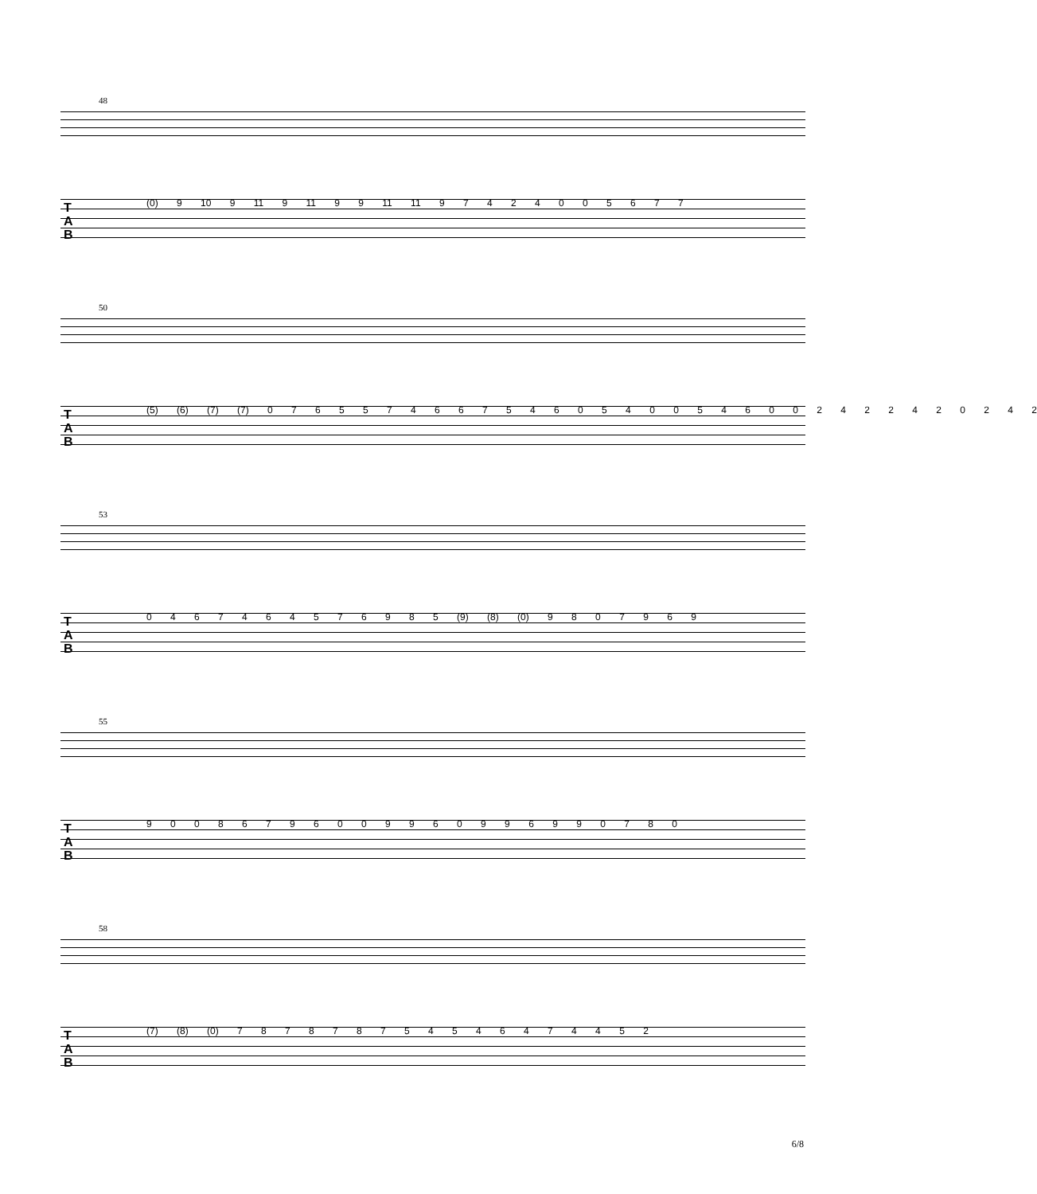48
T
A
B
(0) 9 10 9 11 9 11 9 9 11 11 9 7 4 2 4 0 0 5 6 7 7
50
T
A
B
(5) (6) (7) (7) 0 7 6 5 5 7 4 6 6 7 5 4 6 0 5 4 0 0 5 4 6 0 0 2 4 2 2 4 2 0 2 4 2
53
T
A
B
0 4 6 7 4 6 4 5 7 6 9 8 5 (9) (8) (0) 9 8 0 7 9 6 9
55
T
A
B
9 0 0 8 6 7 9 6 0 0 9 9 6 0 9 9 6 9 9 0 7 8 0
58
T
A
B
(7) (8) (0) 7 8 7 8 7 8 7 5 4 5 4 6 4 7 4 4 5 2
6/8